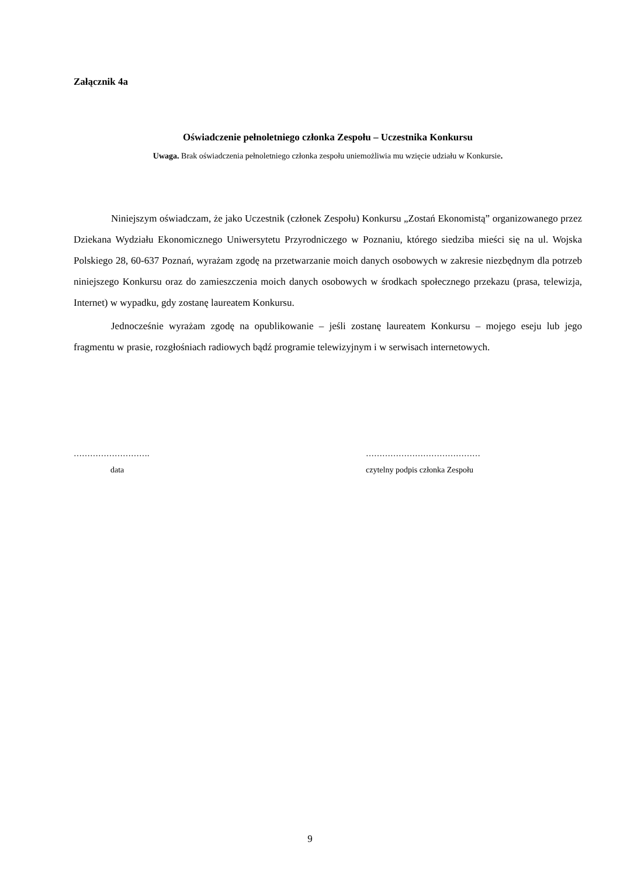Załącznik 4a
Oświadczenie pełnoletniego członka Zespołu – Uczestnika Konkursu
Uwaga. Brak oświadczenia pełnoletniego członka zespołu uniemożliwia mu wzięcie udziału w Konkursie.
Niniejszym oświadczam, że jako Uczestnik (członek Zespołu) Konkursu „Zostań Ekonomistą” organizowanego przez Dziekana Wydziału Ekonomicznego Uniwersytetu Przyrodniczego w Poznaniu, którego siedziba mieści się na ul. Wojska Polskiego 28, 60-637 Poznań, wyrażam zgodę na przetwarzanie moich danych osobowych w zakresie niezbędnym dla potrzeb niniejszego Konkursu oraz do zamieszczenia moich danych osobowych w środkach społecznego przekazu (prasa, telewizja, Internet) w wypadku, gdy zostanę laureatem Konkursu.
Jednocześnie wyrażam zgodę na opublikowanie – jeśli zostanę laureatem Konkursu – mojego eseju lub jego fragmentu w prasie, rozgłośniach radiowych bądź programie telewizyjnym i w serwisach internetowych.
………………………. ……………………………………
data czytelny podpis członka Zespołu
9